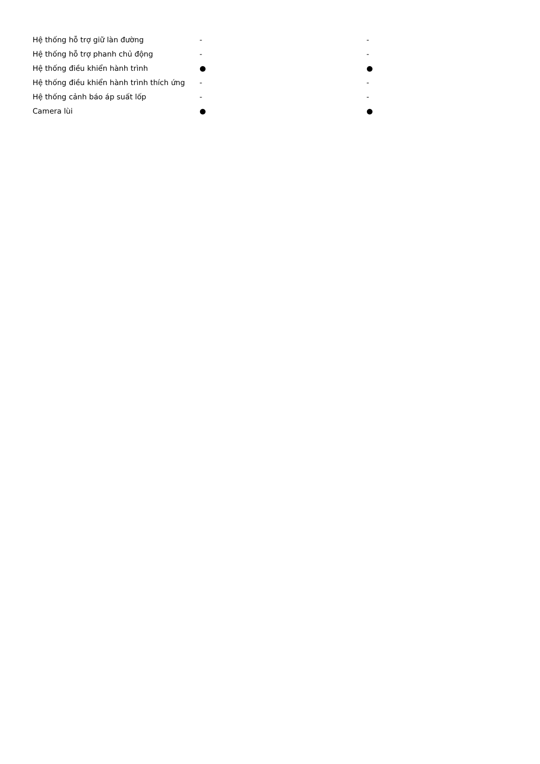| Hệ thống hỗ trợ giữ làn đường | - | - |
| Hệ thống hỗ trợ phanh chủ động | - | - |
| Hệ thống điều khiển hành trình | ● | ● |
| Hệ thống điều khiển hành trình thích ứng | - | - |
| Hệ thống cảnh báo áp suất lốp | - | - |
| Camera lùi | ● | ● |